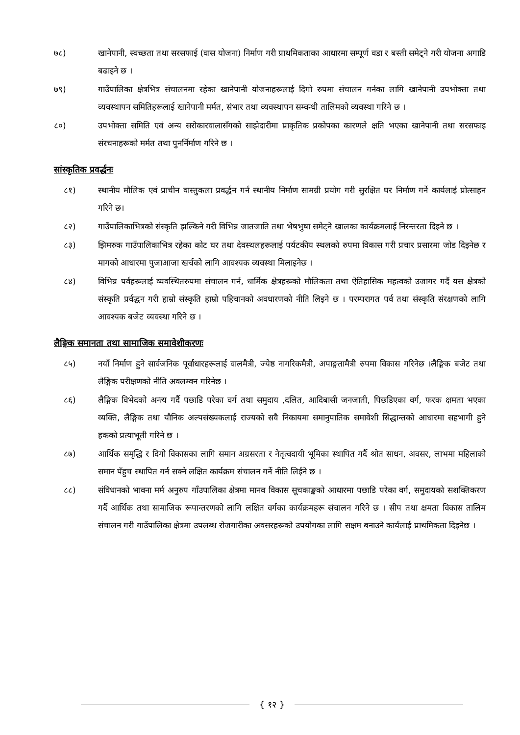७८) खानेपानी, स्वच्छता तथा सरसफाई (वास योजना) निर्माण गरी प्राथमिकताका आधारमा सम्पूर्ण वडा र बस्ती समेट्ने गरी योजना अगाडि बढाइने छ ।
७९) गाउँपालिका क्षेत्रभित्र संचालनमा रहेका खानेपानी योजनाहरूलाई दिगो रुपमा संचालन गर्नका लागि खानेपानी उपभोक्ता तथा व्यवस्थापन समितिहरूलाई खानेपानी मर्मत, संभार तथा व्यवस्थापन सम्वन्धी तालिमको व्यवस्था गरिने छ ।
८०) उपभोक्ता समिति एवं अन्य सरोकारवालासँगको साझेदारीमा प्राकृतिक प्रकोपका कारणले क्षति भएका खानेपानी तथा सरसफाइ संरचनाहरूको मर्मत तथा पुनर्निर्माण गरिने छ ।
सांस्कृतिक प्रवर्द्धनः
८१) स्थानीय मौलिक एवं प्राचीन वास्तुकला प्रवर्द्धन गर्न स्थानीय निर्माण सामग्री प्रयोग गरी सुरक्षित घर निर्माण गर्ने कार्यलाई प्रोत्साहन गरिने छ।
८२) गाउँपालिकाभित्रको संस्कृति झल्किने गरी विभिन्न जातजाति तथा भेषभुषा समेट्ने खालका कार्यक्रमलाई निरन्तरता दिइने छ ।
८३) झिमरुक गाउँपालिकाभित्र रहेका कोट घर तथा देवस्थलहरूलाई पर्यटकीय स्थलको रुपमा विकास गरी प्रचार प्रसारमा जोड दिइनेछ र मागको आधारमा पुजाआजा खर्चको लागि आवश्यक व्यवस्था मिलाइनेछ ।
८४) विभिन्न पर्वहरूलाई व्यवस्थितरुपमा संचालन गर्न, धार्मिक क्षेत्रहरूको मौलिकता तथा ऐतिहासिक महत्वको उजागर गर्दै यस क्षेत्रको संस्कृति प्रर्वद्धन गरी हाम्रो संस्कृति हाम्रो पहिचानको अवधारणको नीति लिइने छ । परम्परागत पर्व तथा संस्कृति संरक्षणको लागि आवश्यक बजेट व्यवस्था गरिने छ ।
लैङ्गिक समानता तथा सामाजिक समावेशीकरणः
८५) नयाँ निर्माण हुने सार्वजनिक पूर्वाधारहरूलाई वालमैत्री, ज्येष्ठ नागरिकमैत्री, अपाङ्गतामैत्री रुपमा विकास गरिनेछ ।लैङ्गिक बजेट तथा लैङ्गिक परीक्षणको नीति अवलम्वन गरिनेछ ।
८६) लैङ्गिक विभेदको अन्त्य गर्दै पछाडि परेका वर्ग तथा समुदाय ,दलित, आदिबासी जनजाती, पिछडिएका वर्ग, फरक क्षमता भएका व्यक्ति, लैङ्गिक तथा यौनिक अल्पसंख्यकलाई राज्यको सवै निकायमा समानुपातिक समावेशी सिद्धान्तको आधारमा सहभागी हुने हकको प्रत्याभूती गरिने छ ।
८७) आर्थिक समृद्धि र दिगो विकासका लागि समान अग्रसरता र नेतृत्वदायी भूमिका स्थापित गर्दै श्रोत साधन, अवसर, लाभमा महिलाको समान पँहुच स्थापित गर्न सक्ने लक्षित कार्यक्रम संचालन गर्ने नीति लिईने छ ।
८८) संविधानको भावना मर्म अनुरुप गाँउपालिका क्षेत्रमा मानव विकास सूचकाङ्कको आधारमा पछाडि परेका वर्ग, समुदायको सशक्तिकरण गर्दै आर्थिक तथा सामाजिक रूपान्तरणको लागि लक्षित वर्गका कार्यक्रमहरू संचालन गरिने छ । सीप तथा क्षमता विकास तालिम संचालन गरी गाउँपालिका क्षेत्रमा उपलब्ध रोजगारीका अवसरहरूको उपयोगका लागि सक्षम बनाउने कार्यलाई प्राथमिकता दिइनेछ ।
{ १२ }